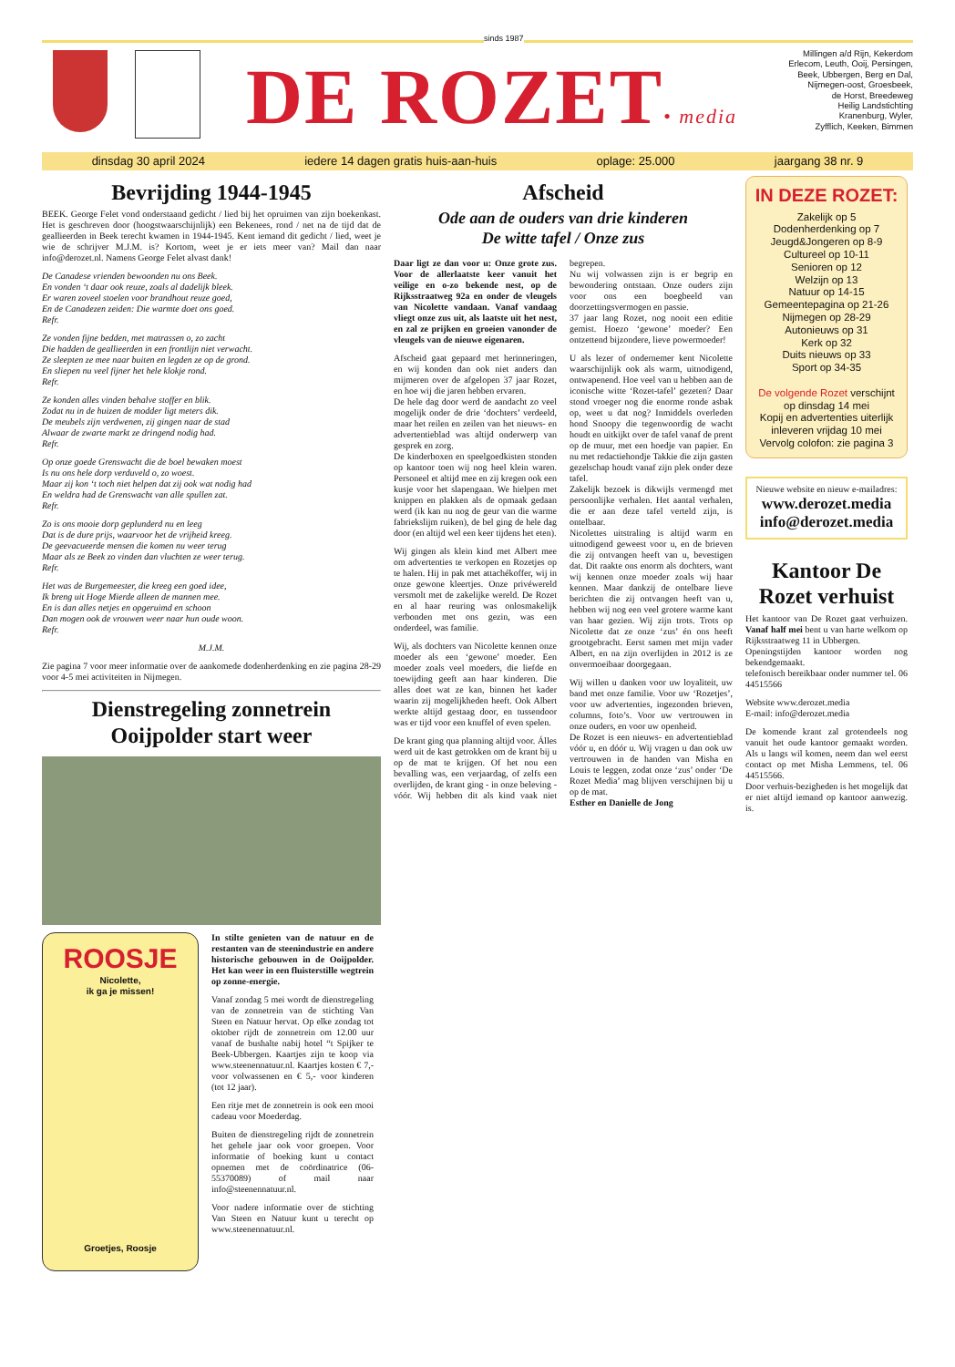sinds 1987
DE ROZET• media
Millingen a/d Rijn, Kekerdom
Erlecom, Leuth, Ooij, Persingen,
Beek, Ubbergen, Berg en Dal,
Nijmegen-oost, Groesbeek,
de Horst, Breedeweg
Heilig Landstichting
Kranenburg, Wyler,
Zyfflich, Keeken, Bimmen
dinsdag 30 april 2024 iedere 14 dagen gratis huis-aan-huis oplage: 25.000 jaargang 38 nr. 9
Bevrijding 1944-1945
BEEK. George Felet vond onderstaand gedicht / lied bij het opruimen van zijn boekenkast. Het is geschreven door (hoogstwaarschijnlijk) een Bekenees, rond / net na de tijd dat de geallieerden in Beek terecht kwamen in 1944-1945. Kent iemand dit gedicht / lied, weet je wie de schrijver M.J.M. is? Kortom, weet je er iets meer van? Mail dan naar info@derozet.nl. Namens George Felet alvast dank!
De Canadese vrienden bewoonden nu ons Beek.
En vonden ‘t daar ook reuze, zoals al dadelijk bleek.
Er waren zoveel stoelen voor brandhout reuze goed,
En de Canadezen zeiden: Die warmte doet ons goed.
Refr.
Ze vonden fijne bedden, met matrassen o, zo zacht
Die hadden de geallieerden in een frontlijn niet verwacht.
Ze sleepten ze mee naar buiten en legden ze op de grond.
En sliepen nu veel fijner het hele klokje rond.
Refr.
Ze konden alles vinden behalve stoffer en blik.
Zodat nu in de huizen de modder ligt meters dik.
De meubels zijn verdwenen, zij gingen naar de stad
Alwaar de zwarte markt ze dringend nodig had.
Refr.
Op onze goede Grenswacht die de boel bewaken moest
Is nu ons hele dorp verduveld o, zo woest.
Maar zij kon ‘t toch niet helpen dat zij ook wat nodig had
En weldra had de Grenswacht van alle spullen zat.
Refr.
Zo is ons mooie dorp geplunderd nu en leeg
Dat is de dure prijs, waarvoor het de vrijheid kreeg.
De geevacueerde mensen die komen nu weer terug
Maar als ze Beek zo vinden dan vluchten ze weer terug.
Refr.
Het was de Burgemeester, die kreeg een goed idee,
Ik breng uit Hoge Mierde alleen de mannen mee.
En is dan alles netjes en opgeruimd en schoon
Dan mogen ook de vrouwen weer naar hun oude woon.
Refr.
M.J.M.
Zie pagina 7 voor meer informatie over de aankomede dodenherdenking en zie pagina 28-29 voor 4-5 mei activiteiten in Nijmegen.
Dienstregeling zonnetrein Ooijpolder start weer
ROOSJE
Nicolette,
ik ga je missen!
Groetjes, Roosje
In stilte genieten van de natuur en de restanten van de steenindustrie en andere historische gebouwen in de Ooijpolder. Het kan weer in een fluisterstille wegtrein op zonne-energie.
Vanaf zondag 5 mei wordt de dienstregeling van de zonnetrein van de stichting Van Steen en Natuur hervat. Op elke zondag tot oktober rijdt de zonnetrein om 12.00 uur vanaf de bushalte nabij hotel “t Spijker te Beek-Ubbergen. Kaartjes zijn te koop via www.steenennatuur.nl. Kaartjes kosten € 7,- voor volwassenen en € 5,- voor kinderen (tot 12 jaar).
Een ritje met de zonnetrein is ook een mooi cadeau voor Moederdag.
Buiten de dienstregeling rijdt de zonnetrein het gehele jaar ook voor groepen. Voor informatie of boeking kunt u contact opnemen met de coördinatrice (06-55370089) of mail naar info@steenennatuur.nl.
Voor nadere informatie over de stichting Van Steen en Natuur kunt u terecht op www.steenennatuur.nl.
Afscheid
Ode aan de ouders van drie kinderen
De witte tafel / Onze zus
Daar ligt ze dan voor u: Onze grote zus. Voor de allerlaatste keer vanuit het veilige en o-zo bekende nest, op de Rijksstraatweg 92a en onder de vleugels van Nicolette vandaan. Vanaf vandaag vliegt onze zus uit, als laatste uit het nest, en zal ze prijken en groeien vanonder de vleugels van de nieuwe eigenaren.
Afscheid gaat gepaard met herinneringen, en wij konden dan ook niet anders dan mijmeren over de afgelopen 37 jaar Rozet, en hoe wij die jaren hebben ervaren.
De hele dag door werd de aandacht zo veel mogelijk onder de drie ‘dochters’ verdeeld, maar het reilen en zeilen van het nieuws- en advertentieblad was altijd onderwerp van gesprek en zorg.
De kinderboxen en speelgoedkisten stonden op kantoor toen wij nog heel klein waren. Personeel et altijd mee en zij kregen ook een kusje voor het slapengaan. We hielpen met knippen en plakken als de opmaak gedaan werd (ik kan nu nog de geur van die warme fabriekslijm ruiken), de bel ging de hele dag door (en altijd wel een keer tijdens het eten).
Wij gingen als klein kind met Albert mee om advertenties te verkopen en Rozetjes op te halen. Hij in pak met attachékoffer, wij in onze gewone kleertjes. Onze privéwereld versmolt met de zakelijke wereld. De Rozet en al haar reuring was onlosmakelijk verbonden met ons gezin, was een onderdeel, was familie.
Wij, als dochters van Nicolette kennen onze moeder als een ‘gewone’ moeder. Een moeder zoals veel moeders, die liefde en toewijding geeft aan haar kinderen. Die alles doet wat ze kan, binnen het kader waarin zij mogelijkheden heeft. Ook Albert werkte altijd gestaag door, en tussendoor was er tijd voor een knuffel of even spelen.
De krant ging qua planning altijd voor. Álles werd uit de kast getrokken om de krant bij u op de mat te krijgen. Of het nou een bevalling was, een verjaardag, of zelfs een overlijden, de krant ging - in onze beleving - vóór. Wij hebben dit als kind vaak niet begrepen.
Nu wij volwassen zijn is er begrip en bewondering ontstaan. Onze ouders zijn voor ons een boegbeeld van doorzettingsvermogen en passie.
37 jaar lang Rozet, nog nooit een editie gemist. Hoezo ‘gewone’ moeder? Een ontzettend bijzondere, lieve powermoeder!
U als lezer of ondernemer kent Nicolette waarschijnlijk ook als warm, uitnodigend, ontwapenend. Hoe veel van u hebben aan de iconische witte ‘Rozet-tafel’ gezeten? Daar stond vroeger nog die enorme ronde asbak op, weet u dat nog? Inmiddels overleden hond Snoopy die tegenwoordig de wacht houdt en uitkijkt over de tafel vanaf de prent op de muur, met een hoedje van papier. En nu met redactiehondje Takkie die zijn gasten gezelschap houdt vanaf zijn plek onder deze tafel.
Zakelijk bezoek is dikwijls vermengd met persoonlijke verhalen. Het aantal verhalen, die er aan deze tafel verteld zijn, is ontelbaar.
Nicolettes uitstraling is altijd warm en uitnodigend geweest voor u, en de brieven die zij ontvangen heeft van u, bevestigen dat. Dit raakte ons enorm als dochters, want wij kennen onze moeder zoals wij haar kennen. Maar dankzij de ontelbare lieve berichten die zij ontvangen heeft van u, hebben wij nog een veel grotere warme kant van haar gezien. Wij zijn trots. Trots op Nicolette dat ze onze ‘zus’ én ons heeft grootgebracht. Eerst samen met mijn vader Albert, en na zijn overlijden in 2012 is ze onvermoeibaar doorgegaan.
Wij willen u danken voor uw loyaliteit, uw band met onze familie. Voor uw ‘Rozetjes’, voor uw advertenties, ingezonden brieven, columns, foto’s. Voor uw vertrouwen in onze ouders, en voor uw openheid.
De Rozet is een nieuws- en advertentieblad vóór u, en dóór u. Wij vragen u dan ook uw vertrouwen in de handen van Misha en Louis te leggen, zodat onze ‘zus’ onder ‘De Rozet Media’ mag blijven verschijnen bij u op de mat.
Esther en Danielle de Jong
IN DEZE ROZET:
Zakelijk op 5
Dodenherdenking op 7
Jeugd&Jongeren op 8-9
Cultureel op 10-11
Senioren op 12
Welzijn op 13
Natuur op 14-15
Gemeentepagina op 21-26
Nijmegen op 28-29
Autonieuws op 31
Kerk op 32
Duits nieuws op 33
Sport op 34-35
De volgende Rozet verschijnt op dinsdag 14 mei
Kopij en advertenties uiterlijk inleveren vrijdag 10 mei
Vervolg colofon: zie pagina 3
Nieuwe website en nieuw e-mailadres:
www.derozet.media
info@derozet.media
Kantoor De Rozet verhuist
Het kantoor van De Rozet gaat verhuizen. Vanaf half mei bent u van harte welkom op Rijksstraatweg 11 in Ubbergen.
Openingstijden kantoor worden nog bekendgemaakt.
telefonisch bereikbaar onder nummer tel. 06 44515566
Website www.derozet.media
E-mail: info@derozet.media
De komende krant zal grotendeels nog vanuit het oude kantoor gemaakt worden. Als u langs wil komen, neem dan wel eerst contact op met Misha Lemmens, tel. 06 44515566.
Door verhuis-bezigheden is het mogelijk dat er niet altijd iemand op kantoor aanwezig. is.